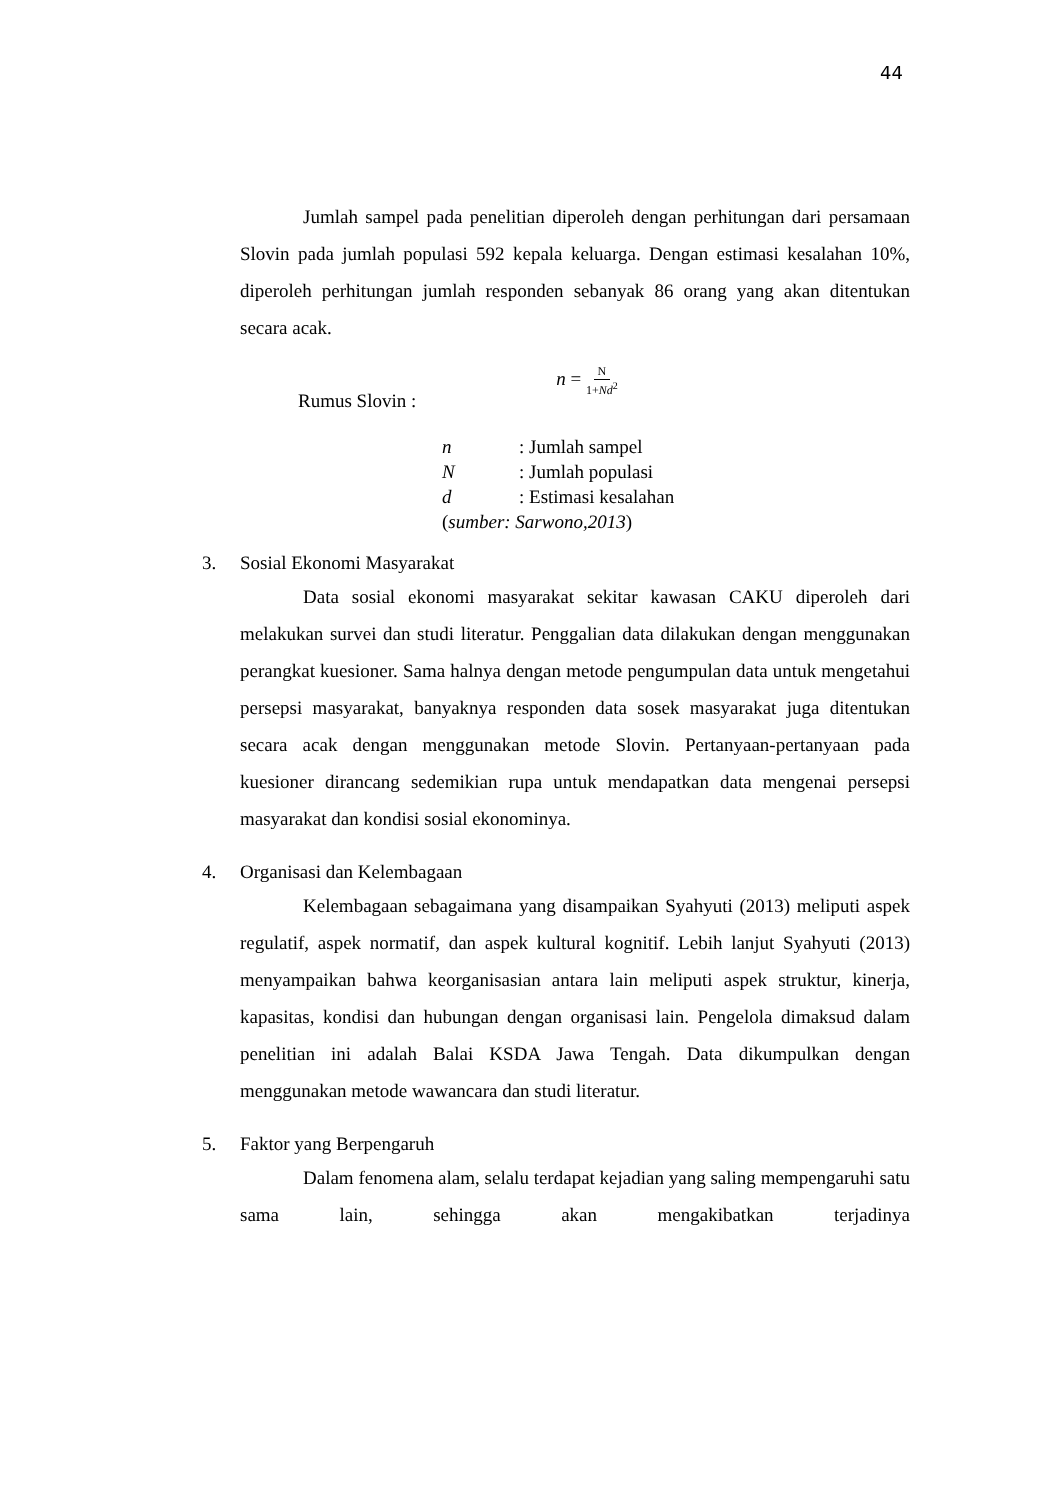44
Jumlah sampel pada penelitian diperoleh dengan perhitungan dari persamaan Slovin pada jumlah populasi 592 kepala keluarga. Dengan estimasi kesalahan 10%, diperoleh perhitungan jumlah responden sebanyak 86 orang yang akan ditentukan secara acak.
Rumus Slovin : n = N 1+Nd<sup>2</sup>
n: Jumlah sampel
N: Jumlah populasi
d: Estimasi kesalahan
(sumber: Sarwono,2013)
3. Sosial Ekonomi Masyarakat
Data sosial ekonomi masyarakat sekitar kawasan CAKU diperoleh dari melakukan survei dan studi literatur. Penggalian data dilakukan dengan menggunakan perangkat kuesioner. Sama halnya dengan metode pengumpulan data untuk mengetahui persepsi masyarakat, banyaknya responden data sosek masyarakat juga ditentukan secara acak dengan menggunakan metode Slovin. Pertanyaan-pertanyaan pada kuesioner dirancang sedemikian rupa untuk mendapatkan data mengenai persepsi masyarakat dan kondisi sosial ekonominya.
4. Organisasi dan Kelembagaan
Kelembagaan sebagaimana yang disampaikan Syahyuti (2013) meliputi aspek regulatif, aspek normatif, dan aspek kultural kognitif. Lebih lanjut Syahyuti (2013) menyampaikan bahwa keorganisasian antara lain meliputi aspek struktur, kinerja, kapasitas, kondisi dan hubungan dengan organisasi lain. Pengelola dimaksud dalam penelitian ini adalah Balai KSDA Jawa Tengah. Data dikumpulkan dengan menggunakan metode wawancara dan studi literatur.
5. Faktor yang Berpengaruh
Dalam fenomena alam, selalu terdapat kejadian yang saling mempengaruhi satu sama lain, sehingga akan mengakibatkan terjadinya